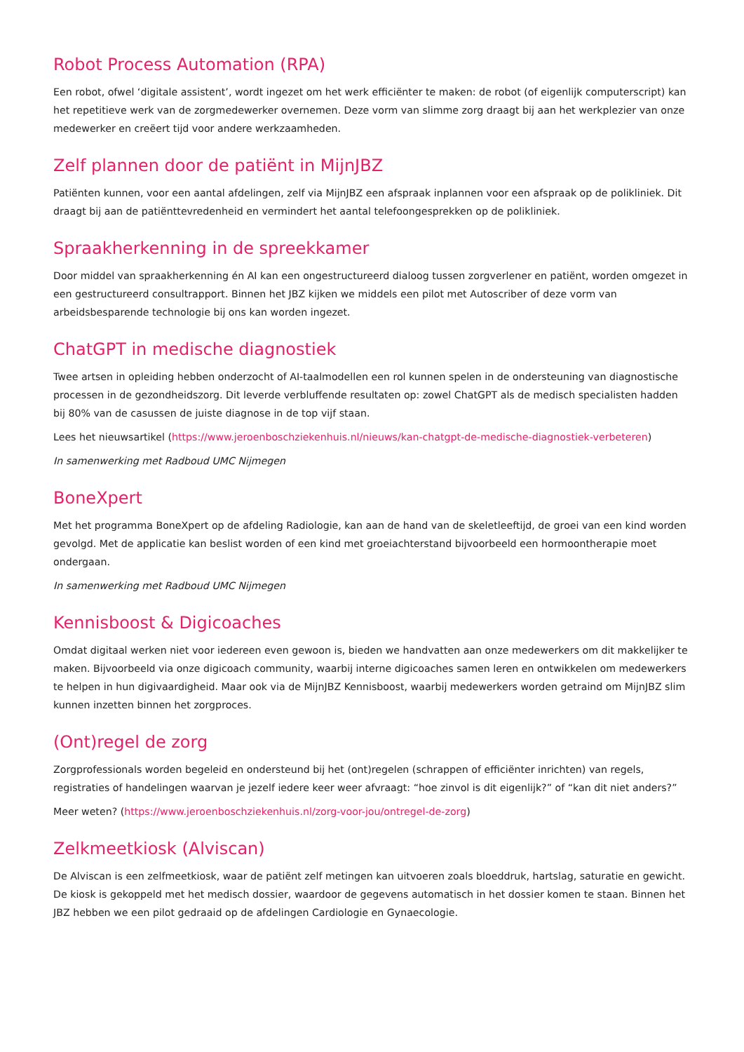Robot Process Automation (RPA)
Een robot, ofwel ‘digitale assistent’, wordt ingezet om het werk efficiënter te maken: de robot (of eigenlijk computerscript) kan het repetitieve werk van de zorgmedewerker overnemen. Deze vorm van slimme zorg draagt bij aan het werkplezier van onze medewerker en creëert tijd voor andere werkzaamheden.
Zelf plannen door de patiënt in MijnJBZ
Patiënten kunnen, voor een aantal afdelingen, zelf via MijnJBZ een afspraak inplannen voor een afspraak op de polikliniek. Dit draagt bij aan de patiënttevredenheid en vermindert het aantal telefoongesprekken op de polikliniek.
Spraakherkenning in de spreekkamer
Door middel van spraakherkenning én AI kan een ongestructureerd dialoog tussen zorgverlener en patiënt, worden omgezet in een gestructureerd consultrapport. Binnen het JBZ kijken we middels een pilot met Autoscriber of deze vorm van arbeidsbesparende technologie bij ons kan worden ingezet.
ChatGPT in medische diagnostiek
Twee artsen in opleiding hebben onderzocht of AI-taalmodellen een rol kunnen spelen in de ondersteuning van diagnostische processen in de gezondheidszorg. Dit leverde verbluffende resultaten op: zowel ChatGPT als de medisch specialisten hadden bij 80% van de casussen de juiste diagnose in de top vijf staan.
Lees het nieuwsartikel (https://www.jeroenboschziekenhuis.nl/nieuws/kan-chatgpt-de-medische-diagnostiek-verbeteren)
In samenwerking met Radboud UMC Nijmegen
BoneXpert
Met het programma BoneXpert op de afdeling Radiologie, kan aan de hand van de skeletleeftijd, de groei van een kind worden gevolgd. Met de applicatie kan beslist worden of een kind met groeiachterstand bijvoorbeeld een hormoontherapie moet ondergaan.
In samenwerking met Radboud UMC Nijmegen
Kennisboost & Digicoaches
Omdat digitaal werken niet voor iedereen even gewoon is, bieden we handvatten aan onze medewerkers om dit makkelijker te maken. Bijvoorbeeld via onze digicoach community, waarbij interne digicoaches samen leren en ontwikkelen om medewerkers te helpen in hun digivaardigheid. Maar ook via de MijnJBZ Kennisboost, waarbij medewerkers worden getraind om MijnJBZ slim kunnen inzetten binnen het zorgproces.
(Ont)regel de zorg
Zorgprofessionals worden begeleid en ondersteund bij het (ont)regelen (schrappen of efficiënter inrichten) van regels, registraties of handelingen waarvan je jezelf iedere keer weer afvraagt: “hoe zinvol is dit eigenlijk?” of “kan dit niet anders?”
Meer weten? (https://www.jeroenboschziekenhuis.nl/zorg-voor-jou/ontregel-de-zorg)
Zelkmeetkiosk (Alviscan)
De Alviscan is een zelfmeetkiosk, waar de patiënt zelf metingen kan uitvoeren zoals bloeddruk, hartslag, saturatie en gewicht. De kiosk is gekoppeld met het medisch dossier, waardoor de gegevens automatisch in het dossier komen te staan. Binnen het JBZ hebben we een pilot gedraaid op de afdelingen Cardiologie en Gynaecologie.